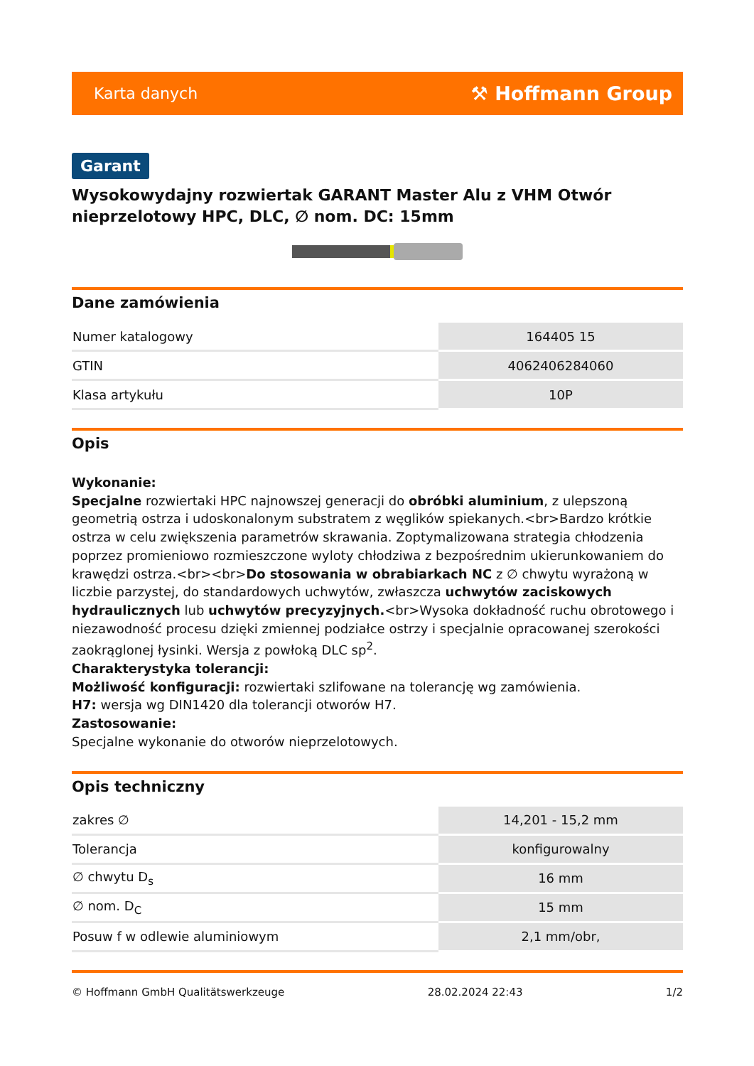Karta danych ⚒ Hoffmann Group
Garant
Wysokowydajny rozwiertak GARANT Master Alu z VHM Otwór nieprzelotowy HPC, DLC, ∅ nom. DC: 15mm
Dane zamówienia
| Numer katalogowy | 164405 15 |
| GTIN | 4062406284060 |
| Klasa artykułu | 10P |
Opis
Wykonanie:
Specjalne rozwiertaki HPC najnowszej generacji do obróbki aluminium, z ulepszoną geometrią ostrza i udoskonalonym substratem z węglików spiekanych.<br>Bardzo krótkie ostrza w celu zwiększenia parametrów skrawania. Zoptymalizowana strategia chłodzenia poprzez promieniowo rozmieszczone wyloty chłodziwa z bezpośrednim ukierunkowaniem do krawędzi ostrza.<br><br>Do stosowania w obrabiarkach NC z ∅ chwytu wyrażoną w liczbie parzystej, do standardowych uchwytów, zwłaszcza uchwytów zaciskowych hydraulicznych lub uchwytów precyzyjnych.<br>Wysoka dokładność ruchu obrotowego i niezawodność procesu dzięki zmiennej podziałce ostrzy i specjalnie opracowanej szerokości zaokrąglonej łysinki. Wersja z powłoką DLC sp<sup>2</sup>.
Charakterystyka tolerancji:
Możliwość konfiguracji: rozwiertaki szlifowane na tolerancję wg zamówienia.
H7: wersja wg DIN1420 dla tolerancji otworów H7.
Zastosowanie:
Specjalne wykonanie do otworów nieprzelotowych.
Opis techniczny
| zakres ∅ | 14,201 - 15,2 mm |
| Tolerancja | konfigurowalny |
| ∅ chwytu D<sub>s</sub> | 16 mm |
| ∅ nom. D<sub>C</sub> | 15 mm |
| Posuw f w odlewie aluminiowym | 2,1 mm/obr, |
© Hoffmann GmbH Qualitätswerkzeuge 28.02.2024 22:43 1/2